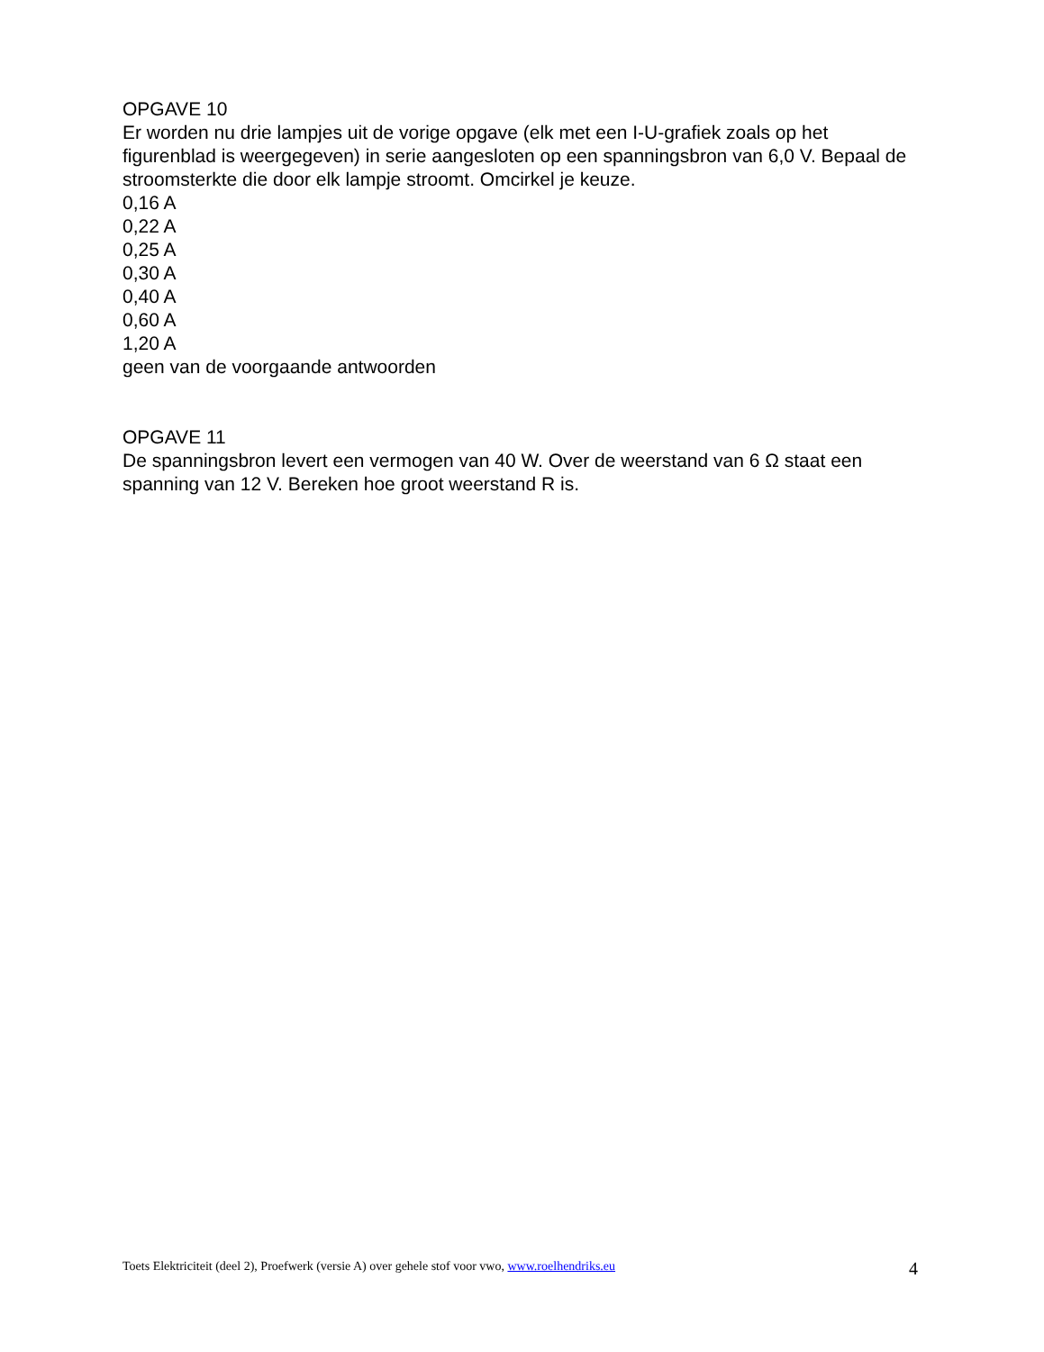OPGAVE 10
Er worden nu drie lampjes uit de vorige opgave (elk met een I-U-grafiek zoals op het figurenblad is weergegeven) in serie aangesloten op een spanningsbron van 6,0 V. Bepaal de stroomsterkte die door elk lampje stroomt. Omcirkel je keuze.
0,16 A
0,22 A
0,25 A
0,30 A
0,40 A
0,60 A
1,20 A
geen van de voorgaande antwoorden
OPGAVE 11
De spanningsbron levert een vermogen van 40 W. Over de weerstand van 6 Ω staat een spanning van 12 V. Bereken hoe groot weerstand R is.
Toets Elektriciteit (deel 2), Proefwerk (versie A) over gehele stof voor vwo, www.roelhendriks.eu 4